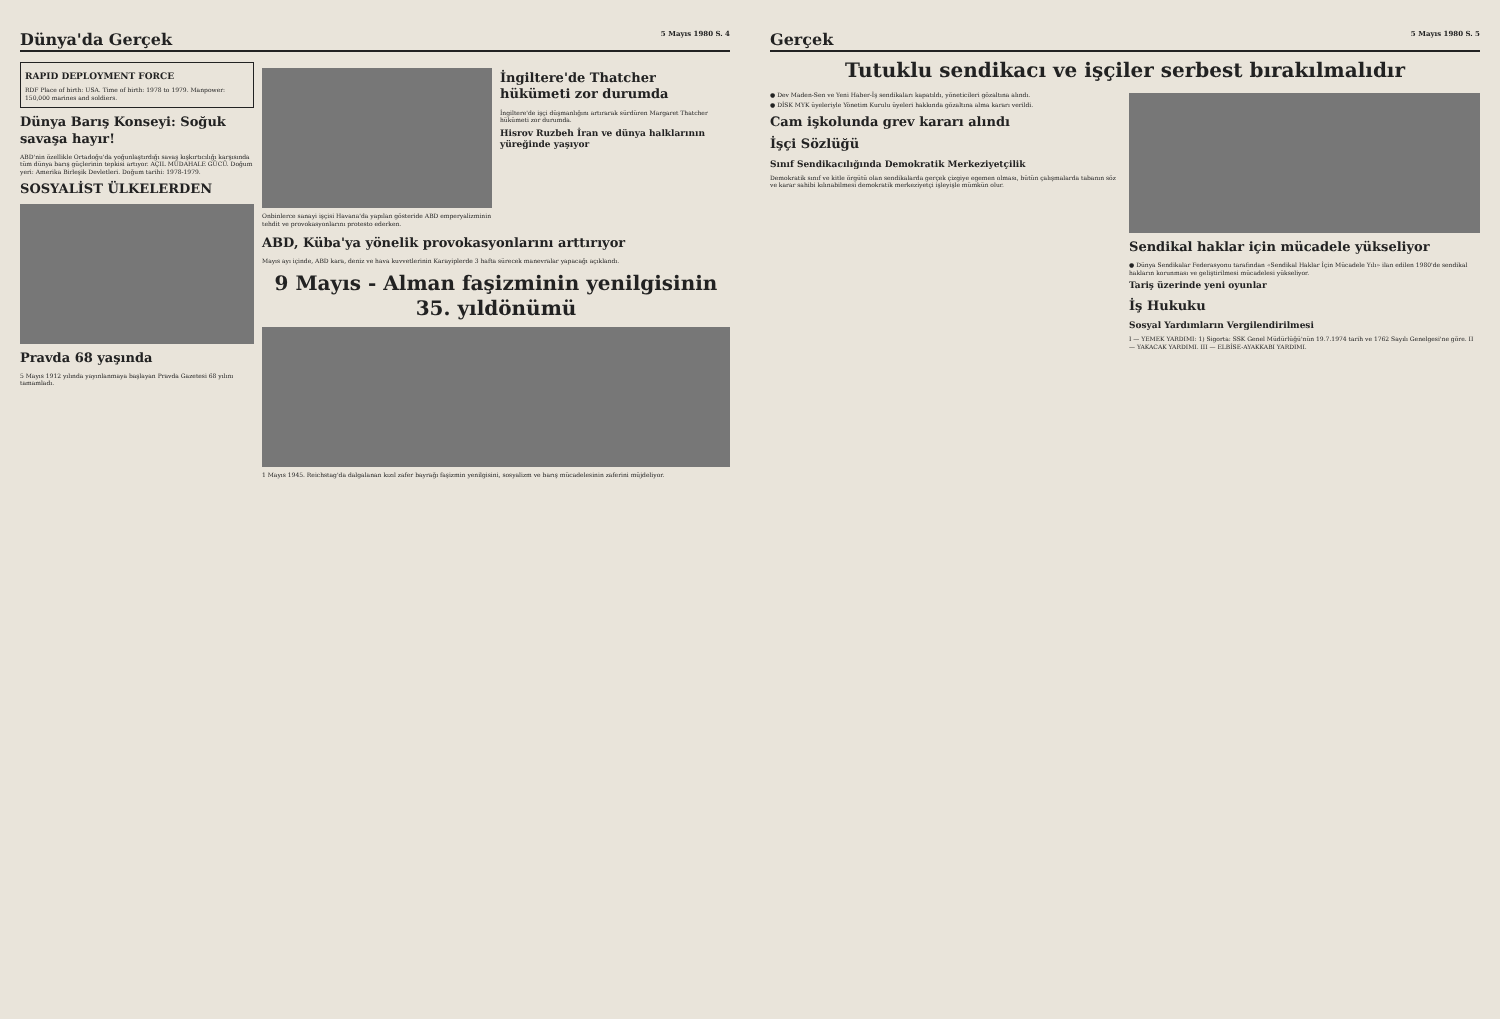Dünya'da Gerçek 5 Mayıs 1980 S. 4
RAPID DEPLOYMENT FORCE
RDF Place of birth: USA. Time of birth: 1978 to 1979. Manpower: 150,000 marines and soldiers.
Dünya Barış Konseyi: Soğuk savaşa hayır!
ABD'nin özellikle Ortadoğu'da yoğunlaştırdığı savaş kışkırtıcılığı karşısında tüm dünya barış güçlerinin tepkisi artıyor. AÇIL MÜDAHALE GÜCÜ. Doğum yeri: Amerika Birleşik Devletleri. Doğum tarihi: 1978-1979.
SOSYALİST ÜLKELERDEN
Pravda 68 yaşında
5 Mayıs 1912 yılında yayınlanmaya başlayan Pravda Gazetesi 68 yılını tamamladı.
Onbinlerce sanayi işçisi Havana'da yapılan gösteride ABD emperyalizminin tehdit ve provokasyonlarını protesto ederken.
İngiltere'de Thatcher hükümeti zor durumda
İngiltere'de işçi düşmanlığını artırarak sürdüren Margaret Thatcher hükümeti zor durumda.
Hisrov Ruzbeh İran ve dünya halklarının yüreğinde yaşıyor
ABD, Küba'ya yönelik provokasyonlarını arttırıyor
Mayıs ayı içinde, ABD kara, deniz ve hava kuvvetlerinin Karayiplerde 3 hafta sürecek manevralar yapacağı açıklandı.
9 Mayıs - Alman faşizminin yenilgisinin 35. yıldönümü
1 Mayıs 1945. Reichstag'da dalgalanan kızıl zafer bayrağı faşizmin yenilgisini, sosyalizm ve barış mücadelesinin zaferini müjdeliyor.
Gerçek 5 Mayıs 1980 S. 5
Tutuklu sendikacı ve işçiler serbest bırakılmalıdır
● Dev Maden-Sen ve Yeni Haber-İş sendikaları kapatıldı, yöneticileri gözaltına alındı.
● DİSK MYK üyeleriyle Yönetim Kurulu üyeleri hakkında gözaltına alma kararı verildi.
Cam işkolunda grev kararı alındı
İşçi Sözlüğü
Sınıf Sendikacılığında Demokratik Merkeziyetçilik
Demokratik sınıf ve kitle örgütü olan sendikalarda gerçek çizgiye egemen olması, bütün çalışmalarda tabanın söz ve karar sahibi kılınabilmesi demokratik merkeziyetçi işleyişle mümkün olur.
Sendikal haklar için mücadele yükseliyor
● Dünya Sendikalar Federasyonu tarafından «Sendikal Haklar İçin Mücadele Yılı» ilan edilen 1980'de sendikal hakların korunması ve geliştirilmesi mücadelesi yükseliyor.
Tariş üzerinde yeni oyunlar
İş Hukuku
Sosyal Yardımların Vergilendirilmesi
I — YEMEK YARDIMI: 1) Sigorta: SSK Genel Müdürlüğü'nün 19.7.1974 tarih ve 1762 Sayılı Genelgesi'ne göre. II — YAKACAK YARDIMI. III — ELBİSE-AYAKKABI YARDIMI.